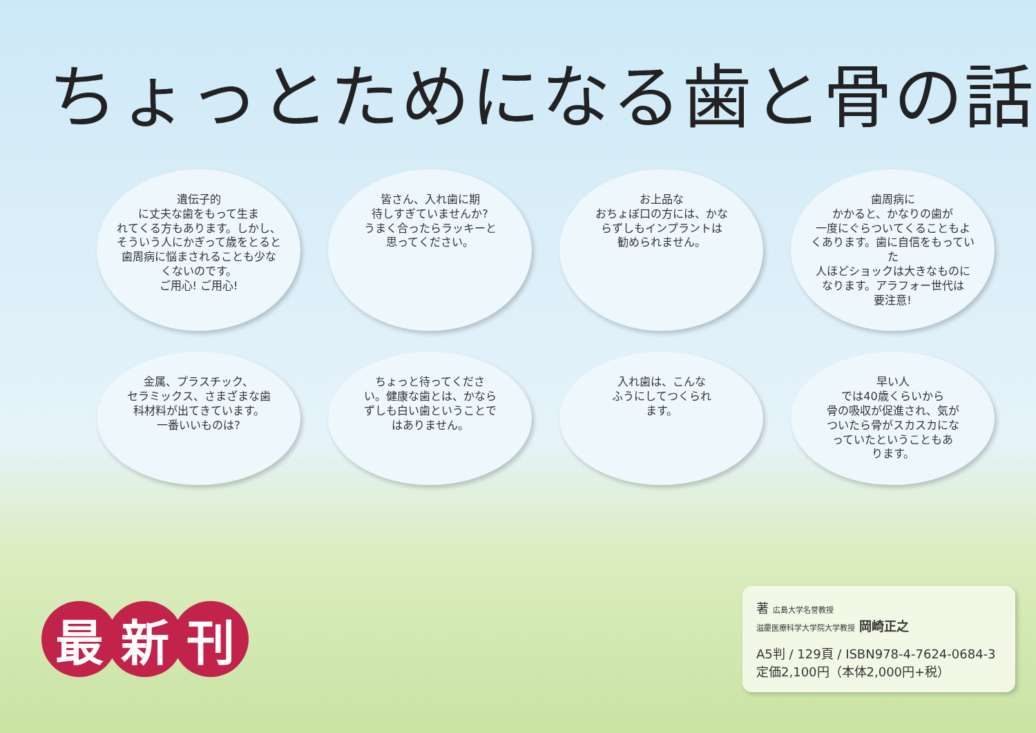ちょっとためになる歯と骨の話
遺伝子的
に丈夫な歯をもって生ま
れてくる方もあります。しかし、
そういう人にかぎって歳をとると
歯周病に悩まされることも少な
くないのです。
ご用心! ご用心!
皆さん、入れ歯に期
待しすぎていませんか?
うまく合ったらラッキーと
思ってください。
お上品な
おちょぼ口の方には、かな
らずしもインプラントは
勧められません。
歯周病に
かかると、かなりの歯が
一度にぐらついてくることもよ
くあります。歯に自信をもっていた
人ほどショックは大きなものに
なります。アラフォー世代は
要注意!
金属、プラスチック、
セラミックス、さまざまな歯
科材料が出てきています。
一番いいものは?
ちょっと待ってくださ
い。健康な歯とは、かなら
ずしも白い歯ということで
はありません。
入れ歯は、こんな
ふうにしてつくられ
ます。
早い人
では40歳くらいから
骨の吸収が促進され、気が
ついたら骨がスカスカにな
っていたということもあ
ります。
最 新 刊
著 広島大学名誉教授
滋慶医療科学大学院大学教授 岡崎正之
A5判 / 129頁 / ISBN978-4-7624-0684-3
定価2,100円（本体2,000円+税）